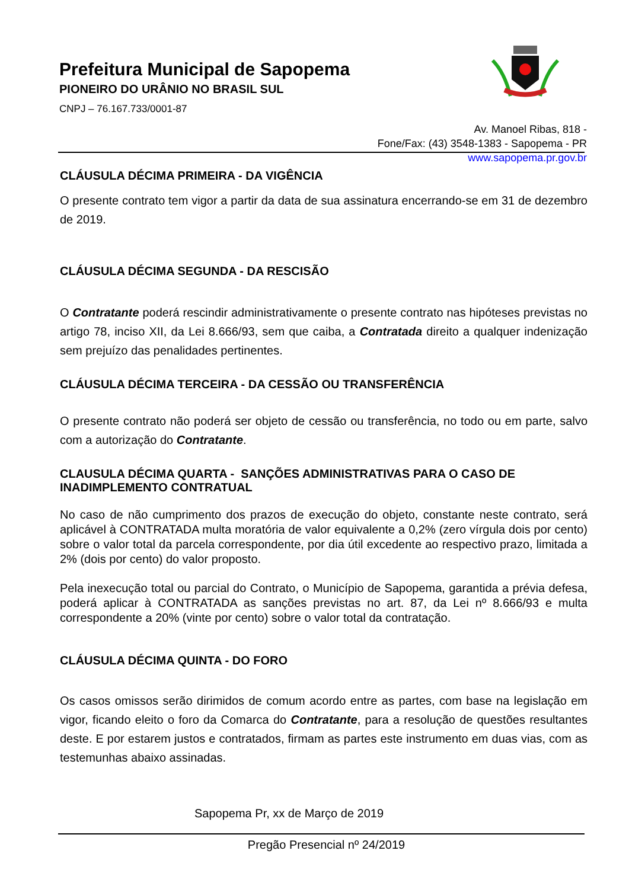Prefeitura Municipal de Sapopema
PIONEIRO DO URÂNIO NO BRASIL SUL
CNPJ – 76.167.733/0001-87
Av. Manoel Ribas, 818 -
Fone/Fax: (43) 3548-1383 - Sapopema - PR
www.sapopema.pr.gov.br
CLÁUSULA DÉCIMA PRIMEIRA - DA VIGÊNCIA
O presente contrato tem vigor a partir da data de sua assinatura encerrando-se em 31 de dezembro de 2019.
CLÁUSULA DÉCIMA SEGUNDA - DA RESCISÃO
O Contratante poderá rescindir administrativamente o presente contrato nas hipóteses previstas no artigo 78, inciso XII, da Lei 8.666/93, sem que caiba, a Contratada direito a qualquer indenização sem prejuízo das penalidades pertinentes.
CLÁUSULA DÉCIMA TERCEIRA - DA CESSÃO OU TRANSFERÊNCIA
O presente contrato não poderá ser objeto de cessão ou transferência, no todo ou em parte, salvo com a autorização do Contratante.
CLAUSULA DÉCIMA QUARTA - SANÇÕES ADMINISTRATIVAS PARA O CASO DE INADIMPLEMENTO CONTRATUAL
No caso de não cumprimento dos prazos de execução do objeto, constante neste contrato, será aplicável à CONTRATADA multa moratória de valor equivalente a 0,2% (zero vírgula dois por cento) sobre o valor total da parcela correspondente, por dia útil excedente ao respectivo prazo, limitada a 2% (dois por cento) do valor proposto.
Pela inexecução total ou parcial do Contrato, o Município de Sapopema, garantida a prévia defesa, poderá aplicar à CONTRATADA as sanções previstas no art. 87, da Lei nº 8.666/93 e multa correspondente a 20% (vinte por cento) sobre o valor total da contratação.
CLÁUSULA DÉCIMA QUINTA - DO FORO
Os casos omissos serão dirimidos de comum acordo entre as partes, com base na legislação em vigor, ficando eleito o foro da Comarca do Contratante, para a resolução de questões resultantes deste. E por estarem justos e contratados, firmam as partes este instrumento em duas vias, com as testemunhas abaixo assinadas.
Sapopema Pr, xx de Março de 2019
Pregão Presencial nº 24/2019